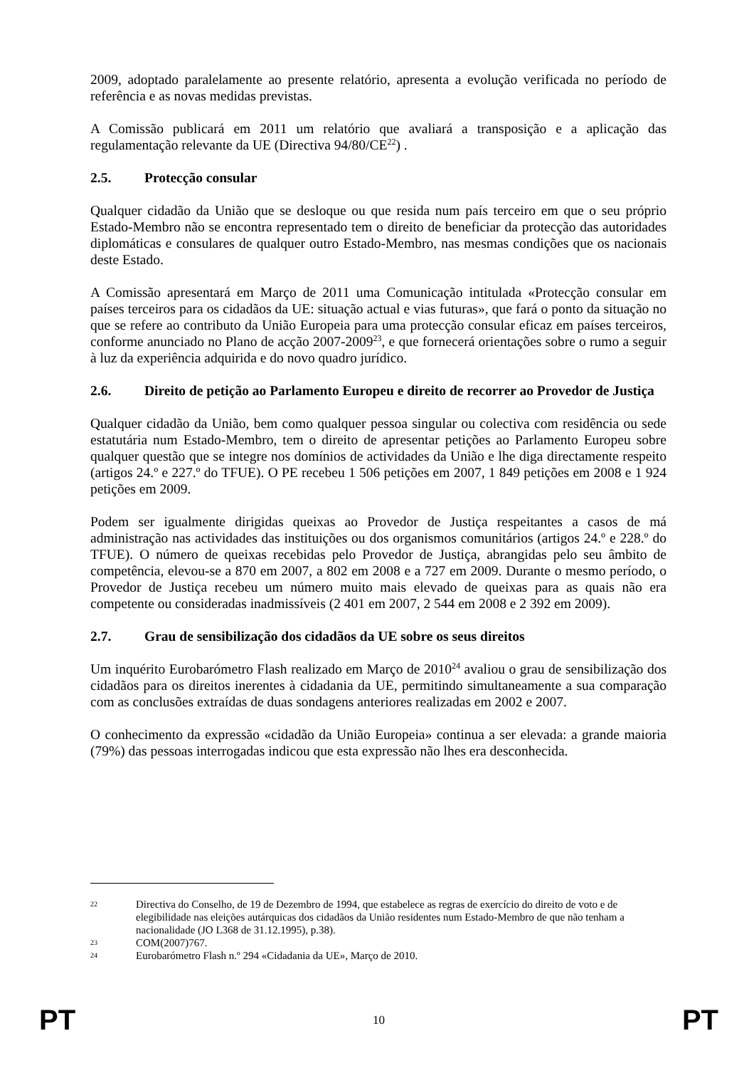2009, adoptado paralelamente ao presente relatório, apresenta a evolução verificada no período de referência e as novas medidas previstas.
A Comissão publicará em 2011 um relatório que avaliará a transposição e a aplicação das regulamentação relevante da UE (Directiva 94/80/CE<sup>22</sup>) .
2.5. Protecção consular
Qualquer cidadão da União que se desloque ou que resida num país terceiro em que o seu próprio Estado-Membro não se encontra representado tem o direito de beneficiar da protecção das autoridades diplomáticas e consulares de qualquer outro Estado-Membro, nas mesmas condições que os nacionais deste Estado.
A Comissão apresentará em Março de 2011 uma Comunicação intitulada «Protecção consular em países terceiros para os cidadãos da UE: situação actual e vias futuras», que fará o ponto da situação no que se refere ao contributo da União Europeia para uma protecção consular eficaz em países terceiros, conforme anunciado no Plano de acção 2007-2009<sup>23</sup>, e que fornecerá orientações sobre o rumo a seguir à luz da experiência adquirida e do novo quadro jurídico.
2.6. Direito de petição ao Parlamento Europeu e direito de recorrer ao Provedor de Justiça
Qualquer cidadão da União, bem como qualquer pessoa singular ou colectiva com residência ou sede estatutária num Estado-Membro, tem o direito de apresentar petições ao Parlamento Europeu sobre qualquer questão que se integre nos domínios de actividades da União e lhe diga directamente respeito (artigos 24.º e 227.º do TFUE). O PE recebeu 1 506 petições em 2007, 1 849 petições em 2008 e 1 924 petições em 2009.
Podem ser igualmente dirigidas queixas ao Provedor de Justiça respeitantes a casos de má administração nas actividades das instituições ou dos organismos comunitários (artigos 24.º e 228.º do TFUE). O número de queixas recebidas pelo Provedor de Justiça, abrangidas pelo seu âmbito de competência, elevou-se a 870 em 2007, a 802 em 2008 e a 727 em 2009. Durante o mesmo período, o Provedor de Justiça recebeu um número muito mais elevado de queixas para as quais não era competente ou consideradas inadmissíveis (2 401 em 2007, 2 544 em 2008 e 2 392 em 2009).
2.7. Grau de sensibilização dos cidadãos da UE sobre os seus direitos
Um inquérito Eurobarómetro Flash realizado em Março de 2010<sup>24</sup> avaliou o grau de sensibilização dos cidadãos para os direitos inerentes à cidadania da UE, permitindo simultaneamente a sua comparação com as conclusões extraídas de duas sondagens anteriores realizadas em 2002 e 2007.
O conhecimento da expressão «cidadão da União Europeia» continua a ser elevada: a grande maioria (79%) das pessoas interrogadas indicou que esta expressão não lhes era desconhecida.
22 Directiva do Conselho, de 19 de Dezembro de 1994, que estabelece as regras de exercício do direito de voto e de elegibilidade nas eleições autárquicas dos cidadãos da União residentes num Estado-Membro de que não tenham a nacionalidade (JO L368 de 31.12.1995), p.38).
23 COM(2007)767.
24 Eurobarómetro Flash n.º 294 «Cidadania da UE», Março de 2010.
PT 10 PT